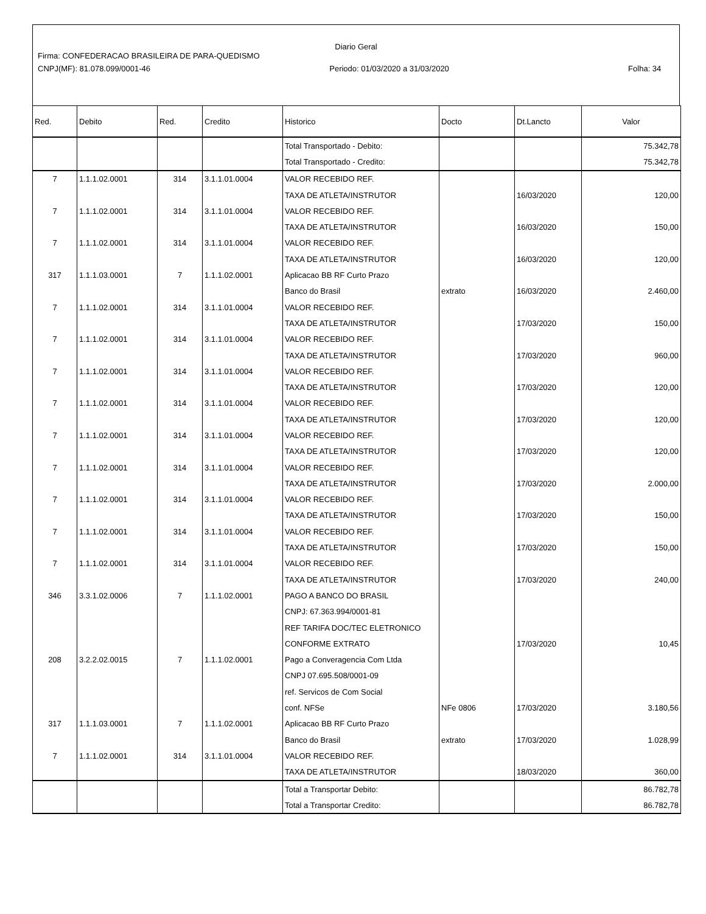Diario Geral
Firma: CONFEDERACAO BRASILEIRA DE PARA-QUEDISMO
CNPJ(MF): 81.078.099/0001-46 Periodo: 01/03/2020 a 31/03/2020 Folha: 34
| Red. | Debito | Red. | Credito | Historico | Docto | Dt.Lancto | Valor |
| --- | --- | --- | --- | --- | --- | --- | --- |
| | | | | Total Transportado - Debito: | | | 75.342,78 |
| | | | | Total Transportado - Credito: | | | 75.342,78 |
| 7 | 1.1.1.02.0001 | 314 | 3.1.1.01.0004 | VALOR RECEBIDO REF. | | | |
| | | | | TAXA DE ATLETA/INSTRUTOR | | 16/03/2020 | 120,00 |
| 7 | 1.1.1.02.0001 | 314 | 3.1.1.01.0004 | VALOR RECEBIDO REF. | | | |
| | | | | TAXA DE ATLETA/INSTRUTOR | | 16/03/2020 | 150,00 |
| 7 | 1.1.1.02.0001 | 314 | 3.1.1.01.0004 | VALOR RECEBIDO REF. | | | |
| | | | | TAXA DE ATLETA/INSTRUTOR | | 16/03/2020 | 120,00 |
| 317 | 1.1.1.03.0001 | 7 | 1.1.1.02.0001 | Aplicacao BB RF Curto Prazo | | | |
| | | | | Banco do Brasil | extrato | 16/03/2020 | 2.460,00 |
| 7 | 1.1.1.02.0001 | 314 | 3.1.1.01.0004 | VALOR RECEBIDO REF. | | | |
| | | | | TAXA DE ATLETA/INSTRUTOR | | 17/03/2020 | 150,00 |
| 7 | 1.1.1.02.0001 | 314 | 3.1.1.01.0004 | VALOR RECEBIDO REF. | | | |
| | | | | TAXA DE ATLETA/INSTRUTOR | | 17/03/2020 | 960,00 |
| 7 | 1.1.1.02.0001 | 314 | 3.1.1.01.0004 | VALOR RECEBIDO REF. | | | |
| | | | | TAXA DE ATLETA/INSTRUTOR | | 17/03/2020 | 120,00 |
| 7 | 1.1.1.02.0001 | 314 | 3.1.1.01.0004 | VALOR RECEBIDO REF. | | | |
| | | | | TAXA DE ATLETA/INSTRUTOR | | 17/03/2020 | 120,00 |
| 7 | 1.1.1.02.0001 | 314 | 3.1.1.01.0004 | VALOR RECEBIDO REF. | | | |
| | | | | TAXA DE ATLETA/INSTRUTOR | | 17/03/2020 | 120,00 |
| 7 | 1.1.1.02.0001 | 314 | 3.1.1.01.0004 | VALOR RECEBIDO REF. | | | |
| | | | | TAXA DE ATLETA/INSTRUTOR | | 17/03/2020 | 2.000,00 |
| 7 | 1.1.1.02.0001 | 314 | 3.1.1.01.0004 | VALOR RECEBIDO REF. | | | |
| | | | | TAXA DE ATLETA/INSTRUTOR | | 17/03/2020 | 150,00 |
| 7 | 1.1.1.02.0001 | 314 | 3.1.1.01.0004 | VALOR RECEBIDO REF. | | | |
| | | | | TAXA DE ATLETA/INSTRUTOR | | 17/03/2020 | 150,00 |
| 7 | 1.1.1.02.0001 | 314 | 3.1.1.01.0004 | VALOR RECEBIDO REF. | | | |
| | | | | TAXA DE ATLETA/INSTRUTOR | | 17/03/2020 | 240,00 |
| 346 | 3.3.1.02.0006 | 7 | 1.1.1.02.0001 | PAGO A BANCO DO BRASIL | | | |
| | | | | CNPJ: 67.363.994/0001-81 | | | |
| | | | | REF TARIFA DOC/TEC ELETRONICO | | | |
| | | | | CONFORME EXTRATO | | 17/03/2020 | 10,45 |
| 208 | 3.2.2.02.0015 | 7 | 1.1.1.02.0001 | Pago a Converagencia Com Ltda | | | |
| | | | | CNPJ 07.695.508/0001-09 | | | |
| | | | | ref. Servicos de Com Social | | | |
| | | | | conf. NFSe | NFe 0806 | 17/03/2020 | 3.180,56 |
| 317 | 1.1.1.03.0001 | 7 | 1.1.1.02.0001 | Aplicacao BB RF Curto Prazo | | | |
| | | | | Banco do Brasil | extrato | 17/03/2020 | 1.028,99 |
| 7 | 1.1.1.02.0001 | 314 | 3.1.1.01.0004 | VALOR RECEBIDO REF. | | | |
| | | | | TAXA DE ATLETA/INSTRUTOR | | 18/03/2020 | 360,00 |
| | | | | Total a Transportar Debito: | | | 86.782,78 |
| | | | | Total a Transportar Credito: | | | 86.782,78 |